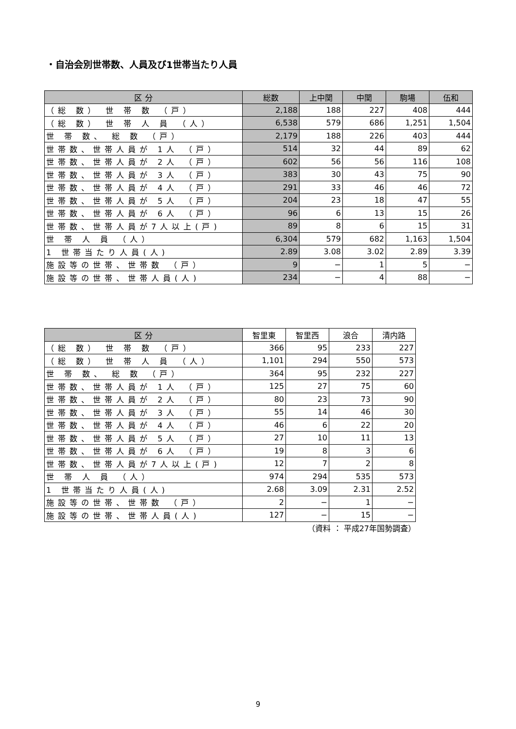・自治会別世帯数、人員及び1世帯当たり人員
| 区 分 | 総数 | 上中関 | 中関 | 駒場 | 伍和 |
| --- | --- | --- | --- | --- | --- |
| （総 数） 世 帯 数 （戸） | 2,188 | 188 | 227 | 408 | 444 |
| （総 数） 世 帯 人 員 （人） | 6,538 | 579 | 686 | 1,251 | 1,504 |
| 世 帯 数、 総 数 （戸） | 2,179 | 188 | 226 | 403 | 444 |
| 世帯数、世帯人員が 1人 （戸） | 514 | 32 | 44 | 89 | 62 |
| 世帯数、世帯人員が 2人 （戸） | 602 | 56 | 56 | 116 | 108 |
| 世帯数、世帯人員が 3人 （戸） | 383 | 30 | 43 | 75 | 90 |
| 世帯数、世帯人員が 4人 （戸） | 291 | 33 | 46 | 46 | 72 |
| 世帯数、世帯人員が 5人 （戸） | 204 | 23 | 18 | 47 | 55 |
| 世帯数、世帯人員が 6人 （戸） | 96 | 6 | 13 | 15 | 26 |
| 世帯数、世帯人員が7人以上(戸) | 89 | 8 | 6 | 15 | 31 |
| 世 帯 人 員 （人） | 6,304 | 579 | 682 | 1,163 | 1,504 |
| 1 世帯当たり人員(人) | 2.89 | 3.08 | 3.02 | 2.89 | 3.39 |
| 施設等の世帯、世帯数 （戸） | 9 | − | 1 | 5 | − |
| 施設等の世帯、世帯人員(人) | 234 | − | 4 | 88 | − |
| 区 分 | 智里東 | 智里西 | 浪合 | 清内路 |
| --- | --- | --- | --- | --- |
| （総 数） 世 帯 数 （戸） | 366 | 95 | 233 | 227 |
| （総 数） 世 帯 人 員 （人） | 1,101 | 294 | 550 | 573 |
| 世 帯 数、 総 数 （戸） | 364 | 95 | 232 | 227 |
| 世帯数、世帯人員が 1人 （戸） | 125 | 27 | 75 | 60 |
| 世帯数、世帯人員が 2人 （戸） | 80 | 23 | 73 | 90 |
| 世帯数、世帯人員が 3人 （戸） | 55 | 14 | 46 | 30 |
| 世帯数、世帯人員が 4人 （戸） | 46 | 6 | 22 | 20 |
| 世帯数、世帯人員が 5人 （戸） | 27 | 10 | 11 | 13 |
| 世帯数、世帯人員が 6人 （戸） | 19 | 8 | 3 | 6 |
| 世帯数、世帯人員が7人以上(戸) | 12 | 7 | 2 | 8 |
| 世 帯 人 員 （人） | 974 | 294 | 535 | 573 |
| 1 世帯当たり人員(人) | 2.68 | 3.09 | 2.31 | 2.52 |
| 施設等の世帯、世帯数 （戸） | 2 | − | 1 | − |
| 施設等の世帯、世帯人員(人) | 127 | − | 15 | − |
（資料 ： 平成27年国勢調査）
9